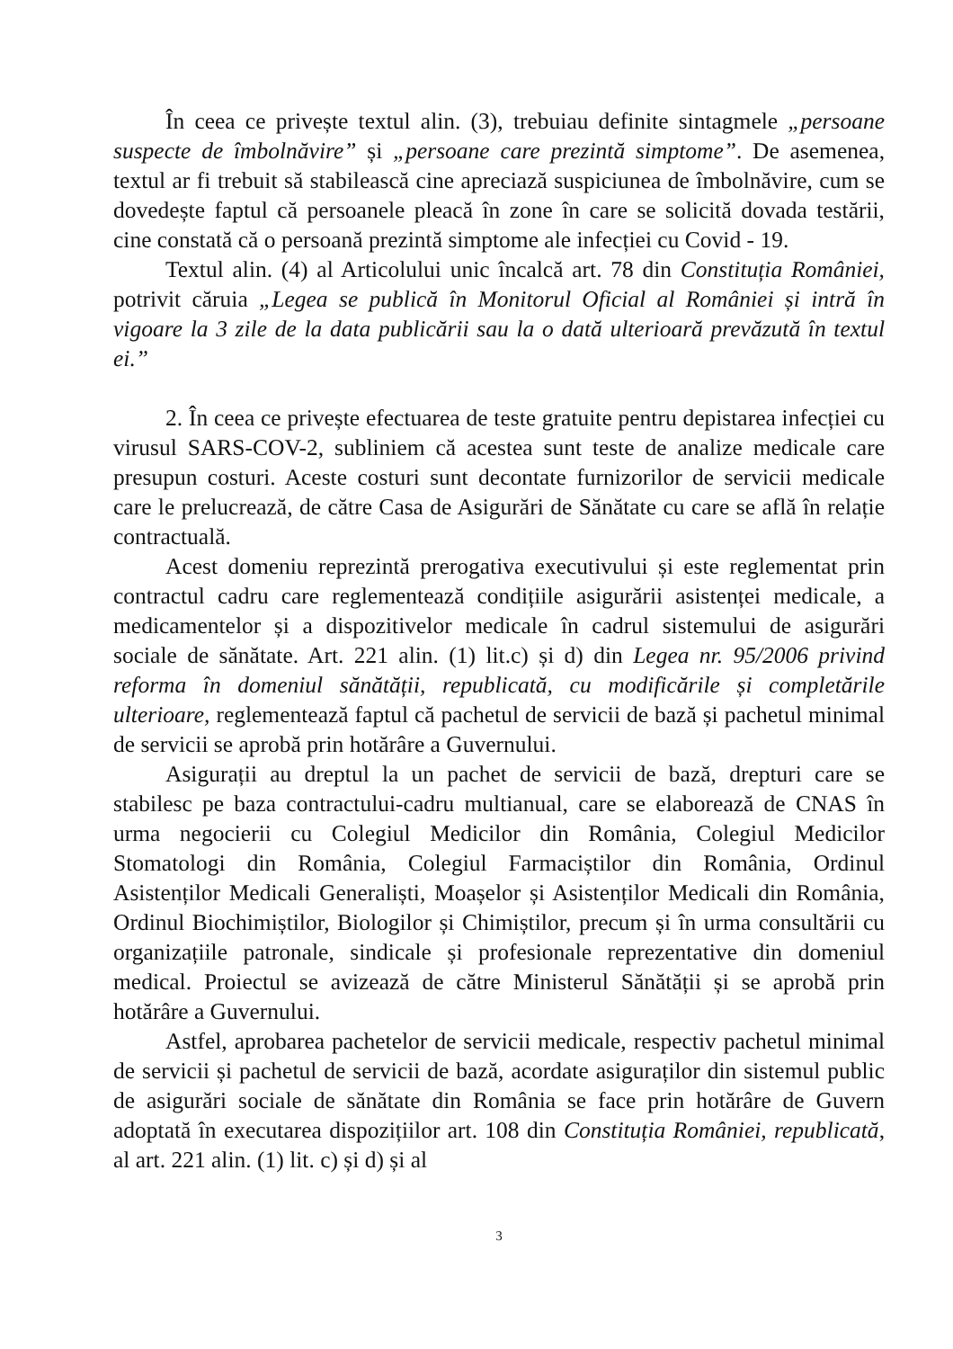În ceea ce privește textul alin. (3), trebuiau definite sintagmele „persoane suspecte de îmbolnăvire” și „persoane care prezintă simptome”. De asemenea, textul ar fi trebuit să stabilească cine apreciază suspiciunea de îmbolnăvire, cum se dovedește faptul că persoanele pleacă în zone în care se solicită dovada testării, cine constată că o persoană prezintă simptome ale infecției cu Covid - 19.
Textul alin. (4) al Articolului unic încalcă art. 78 din Constituția României, potrivit căruia „Legea se publică în Monitorul Oficial al României și intră în vigoare la 3 zile de la data publicării sau la o dată ulterioară prevăzută în textul ei.”
2. În ceea ce privește efectuarea de teste gratuite pentru depistarea infecției cu virusul SARS-COV-2, subliniem că acestea sunt teste de analize medicale care presupun costuri. Aceste costuri sunt decontate furnizorilor de servicii medicale care le prelucrează, de către Casa de Asigurări de Sănătate cu care se află în relație contractuală.
Acest domeniu reprezintă prerogativa executivului și este reglementat prin contractul cadru care reglementează condițiile asigurării asistenței medicale, a medicamentelor și a dispozitivelor medicale în cadrul sistemului de asigurări sociale de sănătate. Art. 221 alin. (1) lit.c) și d) din Legea nr. 95/2006 privind reforma în domeniul sănătății, republicată, cu modificările și completările ulterioare, reglementează faptul că pachetul de servicii de bază și pachetul minimal de servicii se aprobă prin hotărâre a Guvernului.
Asigurații au dreptul la un pachet de servicii de bază, drepturi care se stabilesc pe baza contractului-cadru multianual, care se elaborează de CNAS în urma negocierii cu Colegiul Medicilor din România, Colegiul Medicilor Stomatologi din România, Colegiul Farmaciștilor din România, Ordinul Asistenților Medicali Generaliști, Moașelor și Asistenților Medicali din România, Ordinul Biochimiștilor, Biologilor și Chimiștilor, precum și în urma consultării cu organizațiile patronale, sindicale și profesionale reprezentative din domeniul medical. Proiectul se avizează de către Ministerul Sănătății și se aprobă prin hotărâre a Guvernului.
Astfel, aprobarea pachetelor de servicii medicale, respectiv pachetul minimal de servicii și pachetul de servicii de bază, acordate asiguraților din sistemul public de asigurări sociale de sănătate din România se face prin hotărâre de Guvern adoptată în executarea dispozițiilor art. 108 din Constituția României, republicată, al art. 221 alin. (1) lit. c) și d) și al
3